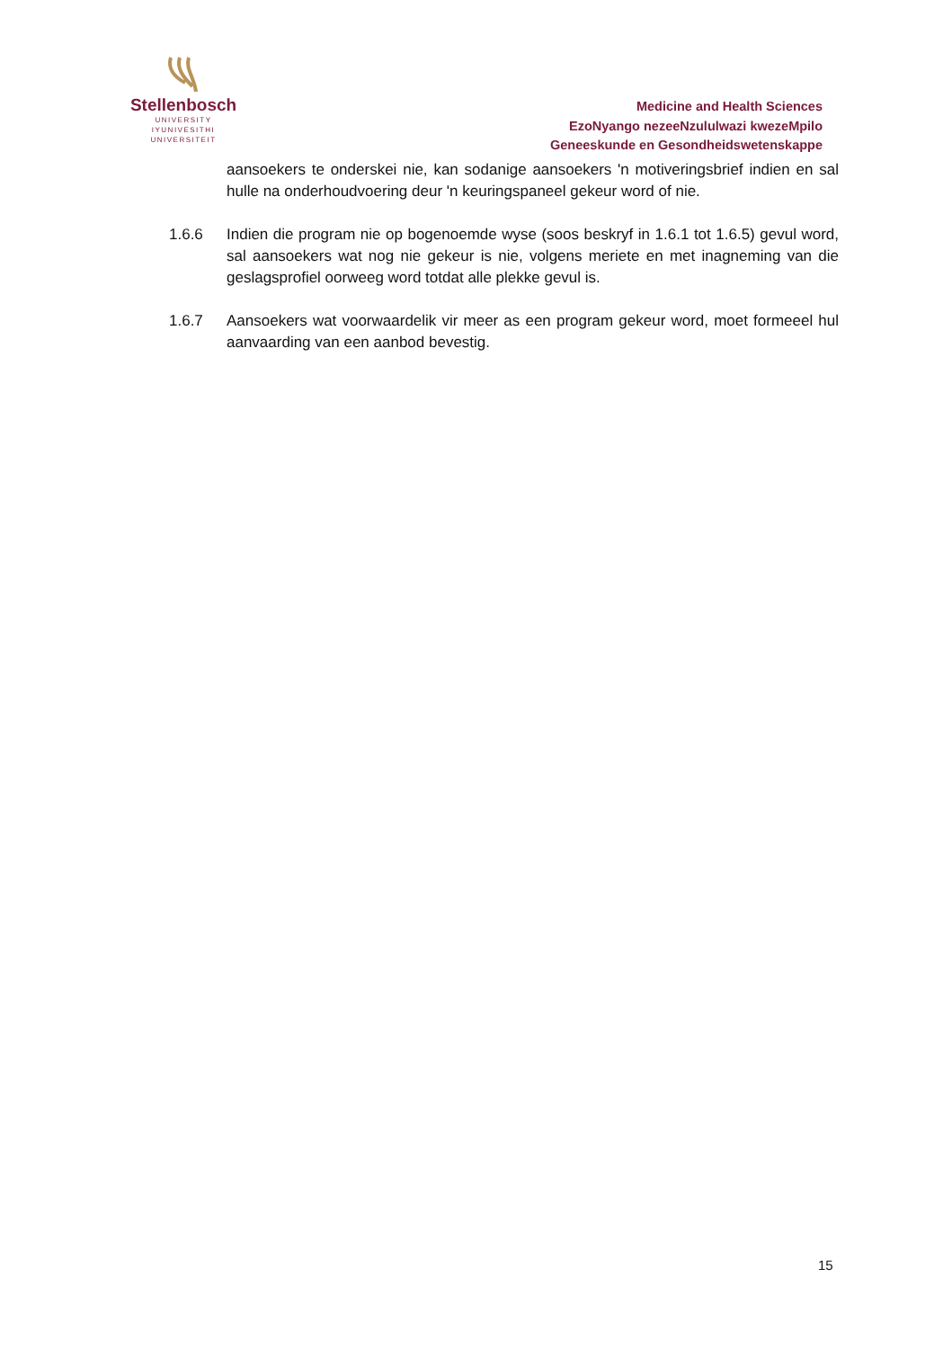Stellenbosch
UNIVERSITY
IYUNIVESITHI
UNIVERSITEIT
Medicine and Health Sciences
EzoNyango nezeeNzululwazi kwezeMpilo
Geneeskunde en Gesondheidswetenskappe
aansoekers te onderskei nie, kan sodanige aansoekers 'n motiveringsbrief indien en sal hulle na onderhoudvoering deur 'n keuringspaneel gekeur word of nie.
1.6.6 Indien die program nie op bogenoemde wyse (soos beskryf in 1.6.1 tot 1.6.5) gevul word, sal aansoekers wat nog nie gekeur is nie, volgens meriete en met inagneming van die geslagsprofiel oorweeg word totdat alle plekke gevul is.
1.6.7 Aansoekers wat voorwaardelik vir meer as een program gekeur word, moet formeeel hul aanvaarding van een aanbod bevestig.
15